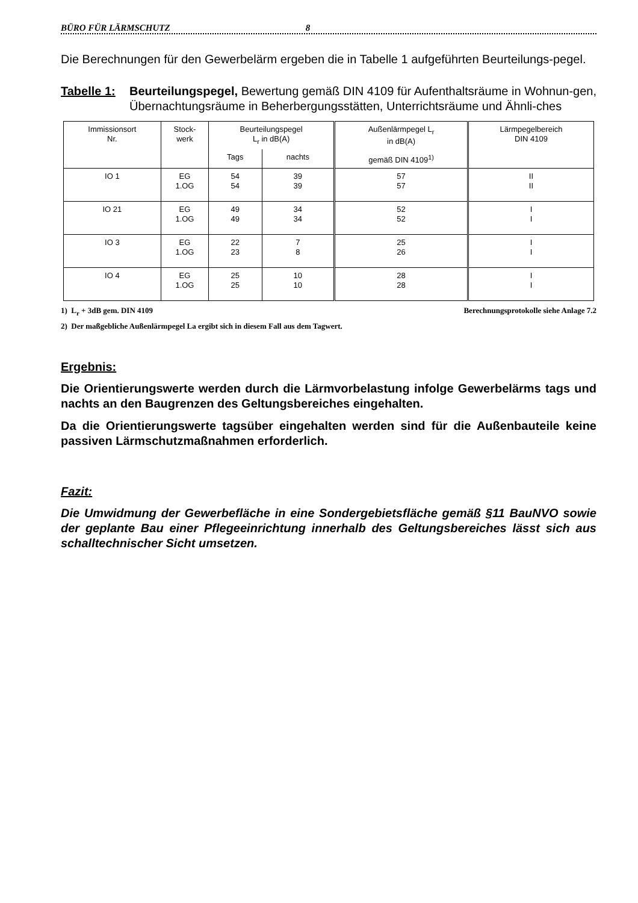BÜRO FÜR LÄRMSCHUTZ 8
Die Berechnungen für den Gewerbelärm ergeben die in Tabelle 1 aufgeführten Beurteilungs-pegel.
Tabelle 1:
Beurteilungspegel, Bewertung gemäß DIN 4109 für Aufenthaltsräume in Wohnun-gen, Übernachtungsräume in Beherbergungsstätten, Unterrichtsräume und Ähnli-ches
| Immissionsort Nr. | Stock- werk | Beurteilungspegel L<sub>r</sub> in dB(A) | | Außenlärmpegel L<sub>r</sub> in dB(A) | Lärmpegelbereich DIN 4109 |
| --- | --- | --- | --- | --- | --- |
| | | Tags | nachts | gemäß DIN 4109<sup>1)</sup> | |
| IO 1 | EG 1.OG | 54 54 | 39 39 | 57 57 | II II |
| IO 21 | EG 1.OG | 49 49 | 34 34 | 52 52 | I I |
| IO 3 | EG 1.OG | 22 23 | 7 8 | 25 26 | I I |
| IO 4 | EG 1.OG | 25 25 | 10 10 | 28 28 | I I |
1) L<sub>r</sub> + 3dB gem. DIN 4109 Berechnungsprotokolle siehe Anlage 7.2
2) Der maßgebliche Außenlärmpegel La ergibt sich in diesem Fall aus dem Tagwert.
Ergebnis:
Die Orientierungswerte werden durch die Lärmvorbelastung infolge Gewerbelärms tags und nachts an den Baugrenzen des Geltungsbereiches eingehalten.
Da die Orientierungswerte tagsüber eingehalten werden sind für die Außenbauteile keine passiven Lärmschutzmaßnahmen erforderlich.
Fazit:
Die Umwidmung der Gewerbefläche in eine Sondergebietsfläche gemäß §11 BauNVO sowie der geplante Bau einer Pflegeeinrichtung innerhalb des Geltungsbereiches lässt sich aus schalltechnischer Sicht umsetzen.